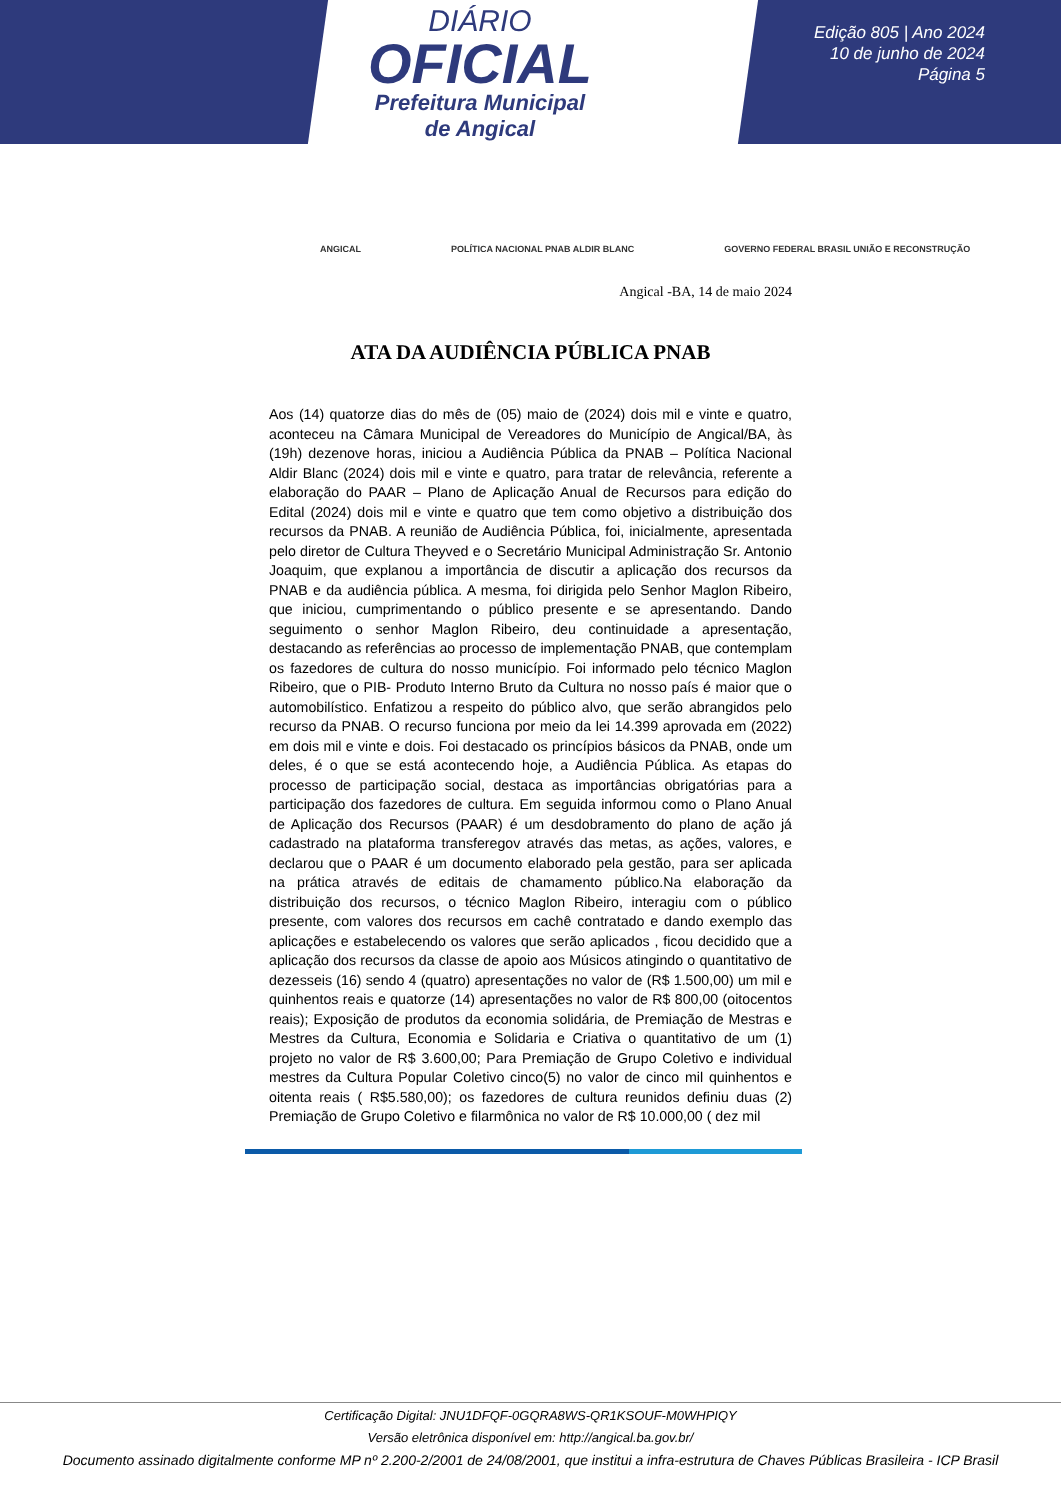DIÁRIO
OFICIAL
Prefeitura Municipal
de Angical
Edição 805 | Ano 2024
10 de junho de 2024
Página 5
ANGICAL POLÍTICA NACIONAL PNAB ALDIR BLANC GOVERNO FEDERAL BRASIL UNIÃO E RECONSTRUÇÃO
Angical -BA, 14 de maio 2024
ATA DA AUDIÊNCIA PÚBLICA PNAB
Aos (14) quatorze dias do mês de (05) maio de (2024) dois mil e vinte e quatro, aconteceu na Câmara Municipal de Vereadores do Município de Angical/BA, às (19h) dezenove horas, iniciou a Audiência Pública da PNAB – Política Nacional Aldir Blanc (2024) dois mil e vinte e quatro, para tratar de relevância, referente a elaboração do PAAR – Plano de Aplicação Anual de Recursos para edição do Edital (2024) dois mil e vinte e quatro que tem como objetivo a distribuição dos recursos da PNAB. A reunião de Audiência Pública, foi, inicialmente, apresentada pelo diretor de Cultura Theyved e o Secretário Municipal Administração Sr. Antonio Joaquim, que explanou a importância de discutir a aplicação dos recursos da PNAB e da audiência pública. A mesma, foi dirigida pelo Senhor Maglon Ribeiro, que iniciou, cumprimentando o público presente e se apresentando. Dando seguimento o senhor Maglon Ribeiro, deu continuidade a apresentação, destacando as referências ao processo de implementação PNAB, que contemplam os fazedores de cultura do nosso município. Foi informado pelo técnico Maglon Ribeiro, que o PIB- Produto Interno Bruto da Cultura no nosso país é maior que o automobilístico. Enfatizou a respeito do público alvo, que serão abrangidos pelo recurso da PNAB. O recurso funciona por meio da lei 14.399 aprovada em (2022) em dois mil e vinte e dois. Foi destacado os princípios básicos da PNAB, onde um deles, é o que se está acontecendo hoje, a Audiência Pública. As etapas do processo de participação social, destaca as importâncias obrigatórias para a participação dos fazedores de cultura. Em seguida informou como o Plano Anual de Aplicação dos Recursos (PAAR) é um desdobramento do plano de ação já cadastrado na plataforma transferegov através das metas, as ações, valores, e declarou que o PAAR é um documento elaborado pela gestão, para ser aplicada na prática através de editais de chamamento público.Na elaboração da distribuição dos recursos, o técnico Maglon Ribeiro, interagiu com o público presente, com valores dos recursos em cachê contratado e dando exemplo das aplicações e estabelecendo os valores que serão aplicados , ficou decidido que a aplicação dos recursos da classe de apoio aos Músicos atingindo o quantitativo de dezesseis (16) sendo 4 (quatro) apresentações no valor de (R$ 1.500,00) um mil e quinhentos reais e quatorze (14) apresentações no valor de R$ 800,00 (oitocentos reais); Exposição de produtos da economia solidária, de Premiação de Mestras e Mestres da Cultura, Economia e Solidaria e Criativa o quantitativo de um (1) projeto no valor de R$ 3.600,00; Para Premiação de Grupo Coletivo e individual mestres da Cultura Popular Coletivo cinco(5) no valor de cinco mil quinhentos e oitenta reais ( R$5.580,00); os fazedores de cultura reunidos definiu duas (2) Premiação de Grupo Coletivo e filarmônica no valor de R$ 10.000,00 ( dez mil
Certificação Digital: JNU1DFQF-0GQRA8WS-QR1KSOUF-M0WHPIQY
Versão eletrônica disponível em: http://angical.ba.gov.br/
Documento assinado digitalmente conforme MP nº 2.200-2/2001 de 24/08/2001, que institui a infra-estrutura de Chaves Públicas Brasileira - ICP Brasil